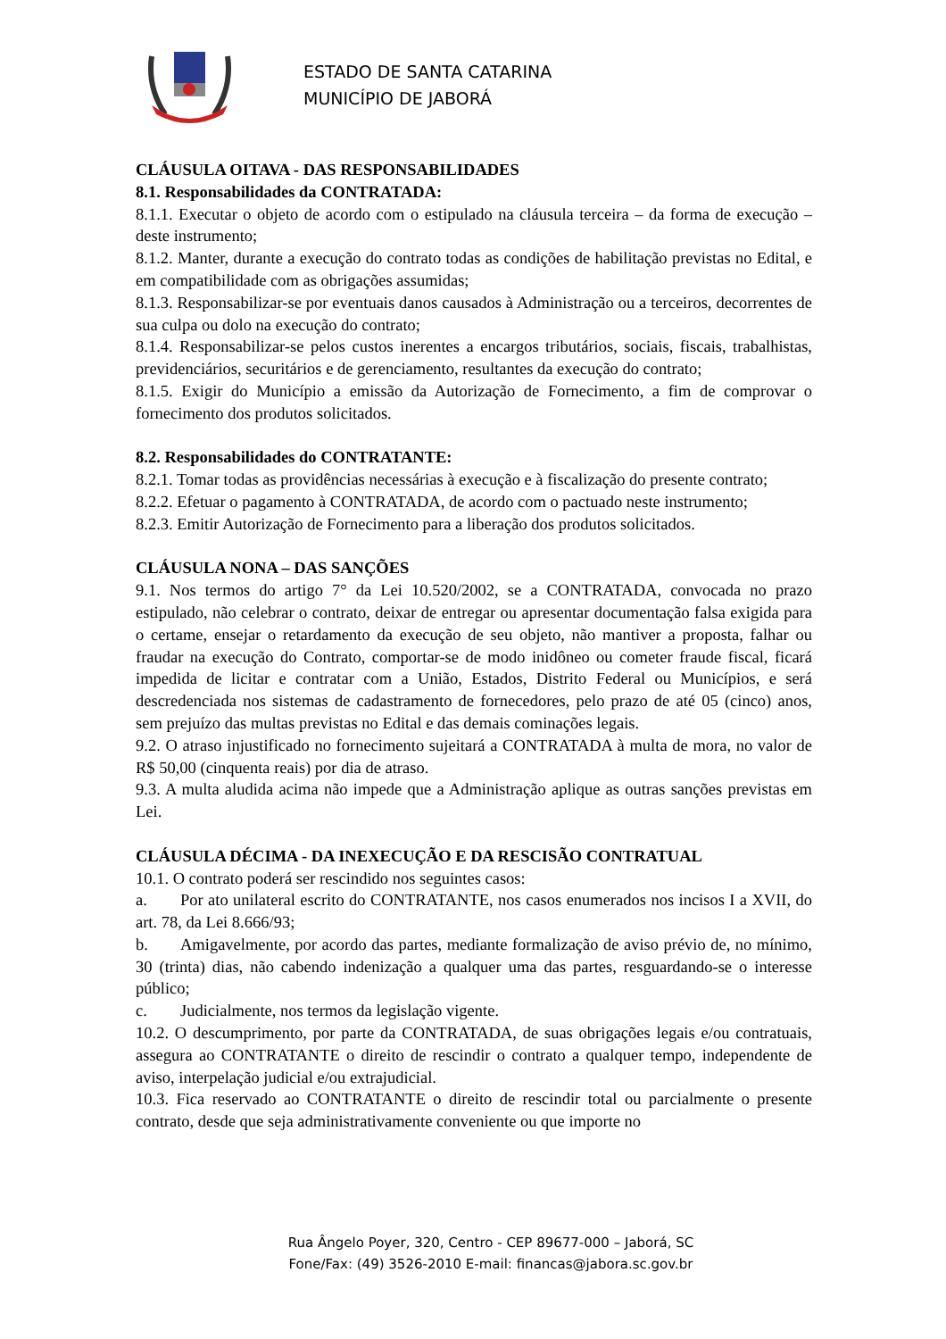ESTADO DE SANTA CATARINA
MUNICÍPIO DE JABORÁ
CLÁUSULA OITAVA - DAS RESPONSABILIDADES
8.1. Responsabilidades da CONTRATADA:
8.1.1. Executar o objeto de acordo com o estipulado na cláusula terceira – da forma de execução – deste instrumento;
8.1.2. Manter, durante a execução do contrato todas as condições de habilitação previstas no Edital, e em compatibilidade com as obrigações assumidas;
8.1.3. Responsabilizar-se por eventuais danos causados à Administração ou a terceiros, decorrentes de sua culpa ou dolo na execução do contrato;
8.1.4. Responsabilizar-se pelos custos inerentes a encargos tributários, sociais, fiscais, trabalhistas, previdenciários, securitários e de gerenciamento, resultantes da execução do contrato;
8.1.5. Exigir do Município a emissão da Autorização de Fornecimento, a fim de comprovar o fornecimento dos produtos solicitados.
8.2. Responsabilidades do CONTRATANTE:
8.2.1. Tomar todas as providências necessárias à execução e à fiscalização do presente contrato;
8.2.2. Efetuar o pagamento à CONTRATADA, de acordo com o pactuado neste instrumento;
8.2.3. Emitir Autorização de Fornecimento para a liberação dos produtos solicitados.
CLÁUSULA NONA – DAS SANÇÕES
9.1. Nos termos do artigo 7° da Lei 10.520/2002, se a CONTRATADA, convocada no prazo estipulado, não celebrar o contrato, deixar de entregar ou apresentar documentação falsa exigida para o certame, ensejar o retardamento da execução de seu objeto, não mantiver a proposta, falhar ou fraudar na execução do Contrato, comportar-se de modo inidôneo ou cometer fraude fiscal, ficará impedida de licitar e contratar com a União, Estados, Distrito Federal ou Municípios, e será descredenciada nos sistemas de cadastramento de fornecedores, pelo prazo de até 05 (cinco) anos, sem prejuízo das multas previstas no Edital e das demais cominações legais.
9.2. O atraso injustificado no fornecimento sujeitará a CONTRATADA à multa de mora, no valor de R$ 50,00 (cinquenta reais) por dia de atraso.
9.3. A multa aludida acima não impede que a Administração aplique as outras sanções previstas em Lei.
CLÁUSULA DÉCIMA - DA INEXECUÇÃO E DA RESCISÃO CONTRATUAL
10.1. O contrato poderá ser rescindido nos seguintes casos:
a. Por ato unilateral escrito do CONTRATANTE, nos casos enumerados nos incisos I a XVII, do art. 78, da Lei 8.666/93;
b. Amigavelmente, por acordo das partes, mediante formalização de aviso prévio de, no mínimo, 30 (trinta) dias, não cabendo indenização a qualquer uma das partes, resguardando-se o interesse público;
c. Judicialmente, nos termos da legislação vigente.
10.2. O descumprimento, por parte da CONTRATADA, de suas obrigações legais e/ou contratuais, assegura ao CONTRATANTE o direito de rescindir o contrato a qualquer tempo, independente de aviso, interpelação judicial e/ou extrajudicial.
10.3. Fica reservado ao CONTRATANTE o direito de rescindir total ou parcialmente o presente contrato, desde que seja administrativamente conveniente ou que importe no
Rua Ângelo Poyer, 320, Centro - CEP 89677-000 – Jaborá, SC
Fone/Fax: (49) 3526-2010 E-mail: financas@jabora.sc.gov.br